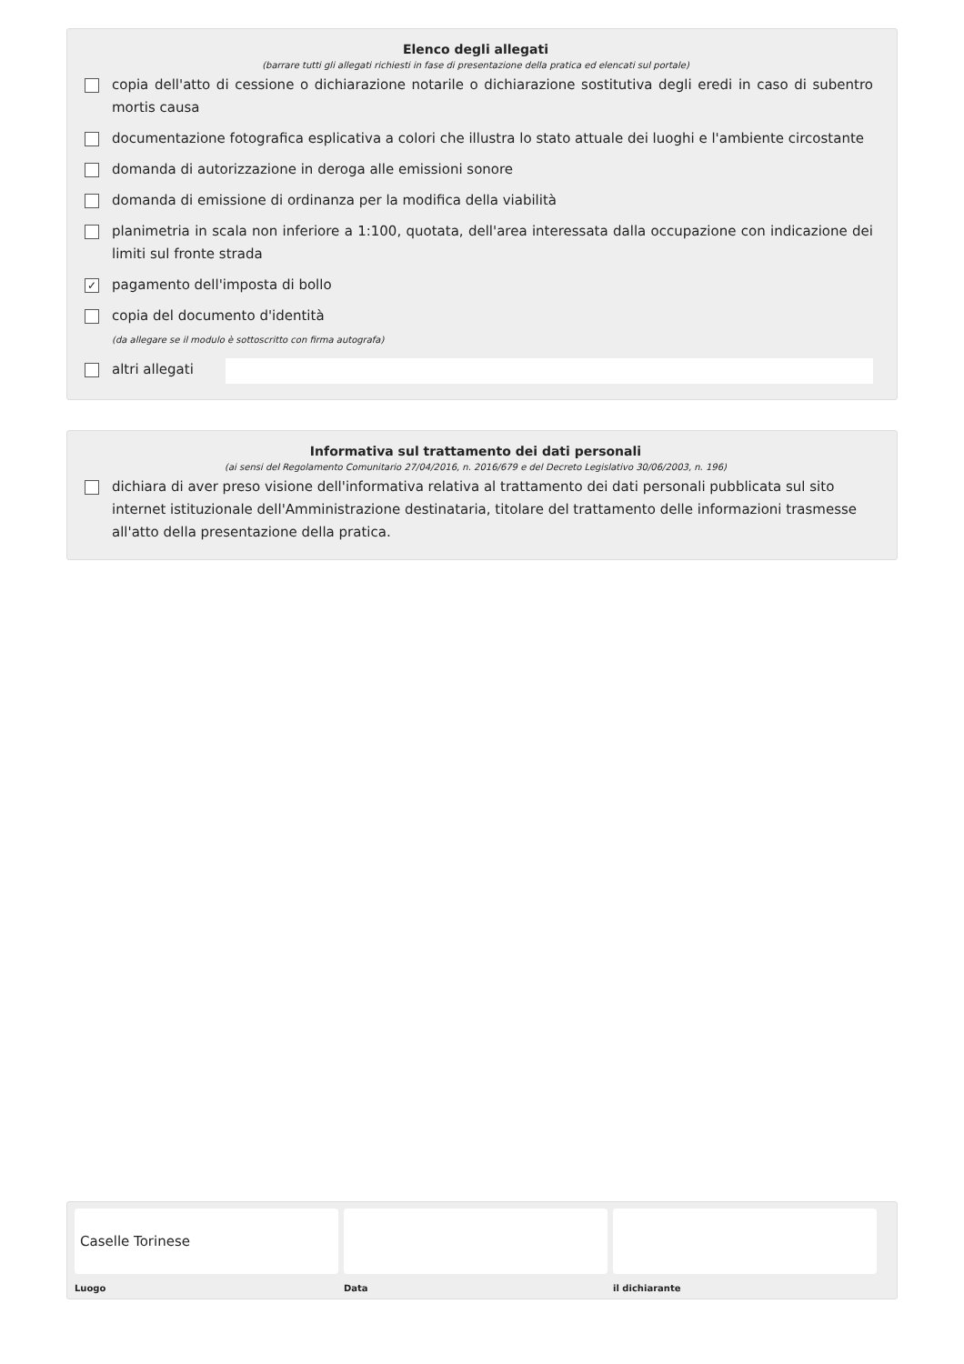Elenco degli allegati
(barrare tutti gli allegati richiesti in fase di presentazione della pratica ed elencati sul portale)
copia dell'atto di cessione o dichiarazione notarile o dichiarazione sostitutiva degli eredi in caso di subentro mortis causa
documentazione fotografica esplicativa a colori che illustra lo stato attuale dei luoghi e l'ambiente circostante
domanda di autorizzazione in deroga alle emissioni sonore
domanda di emissione di ordinanza per la modifica della viabilità
planimetria in scala non inferiore a 1:100, quotata, dell'area interessata dalla occupazione con indicazione dei limiti sul fronte strada
✓ pagamento dell'imposta di bollo
copia del documento d'identità
(da allegare se il modulo è sottoscritto con firma autografa)
altri allegati
Informativa sul trattamento dei dati personali
(ai sensi del Regolamento Comunitario 27/04/2016, n. 2016/679 e del Decreto Legislativo 30/06/2003, n. 196)
dichiara di aver preso visione dell'informativa relativa al trattamento dei dati personali pubblicata sul sito internet istituzionale dell'Amministrazione destinataria, titolare del trattamento delle informazioni trasmesse all'atto della presentazione della pratica.
Caselle Torinese
Luogo
Data il dichiarante